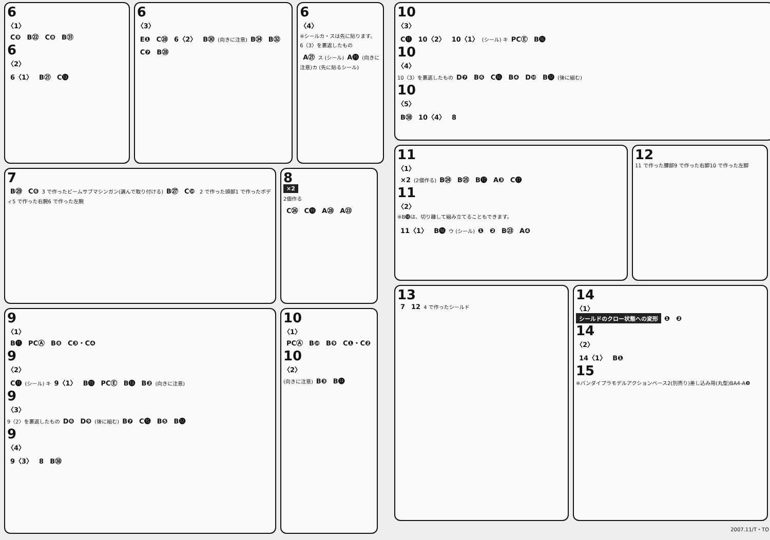6
〈1〉
C❾ B㉒ C❽ B㉛
6
〈2〉
6〈1〉 B㉑ C⓭
6
〈3〉
E❶ C㉘ 6〈2〉 B㉚ (向きに注意) B㉞ B㉜ C❼ B㉘
6
〈4〉
※シールカ・スは先に貼ります。
6〈3〉を裏返したもの
A㉑ ス (シール) A⓳ (向きに注意) カ (先に貼るシール)
7
B㉙ C❻ 3 で作ったビームサブマシンガン(選んで取り付ける) B㉗ C❿ 2 で作った頭部 1 で作ったボディ 5 で作った右腕 6 で作った左腕
8
×2
2個作る
C㉖ C⓳ A㉘ A㉓
9
〈1〉
B⓫ PCⒶ B❽ C❸・C❹
9
〈2〉
C⓫ (シール) キ 9〈1〉 B⓯ PCⒺ B⓭ B❷ (向きに注意)
9
〈3〉
9〈2〉を裏返したもの D❻ D❾ (後に組む) B❼ C⓯ B❺ B⓬
9
〈4〉
9〈3〉 8 B㊳
10
〈1〉
PCⒶ B❿ B❾ C❶・C❷
10
〈2〉
(向きに注意) B❸ B⓮
10
〈3〉
C⓫ 10〈2〉 10〈1〉 (シール) キ PCⒺ B⓰
10
〈4〉
10〈3〉を裏返したもの D❼ B❻ C⓰ B❹ D❿ B⓬ (後に組む)
10
〈5〉
B㊳ 10〈4〉 8
11
〈1〉
×2 (2個作る) B㉔ B㉕ B⓱ A❸ C⓱
11
〈2〉
※B⓲は、切り離して組み立てることもできます。
11〈1〉 B⓲ ウ (シール) ❶ ❷ B㉓ A❹
12
11 で作った腰部 9 で作った右脚 10 で作った左脚
13
7 12 4 で作ったシールド
14
〈1〉
シールドのクロー状態への変形
❶ ❷
14
〈2〉
14〈1〉 B❶
15
※バンダイプラモデルアクションベース2(別売り)差し込み用(丸型)BA4-A❾
2007.11/T・TO